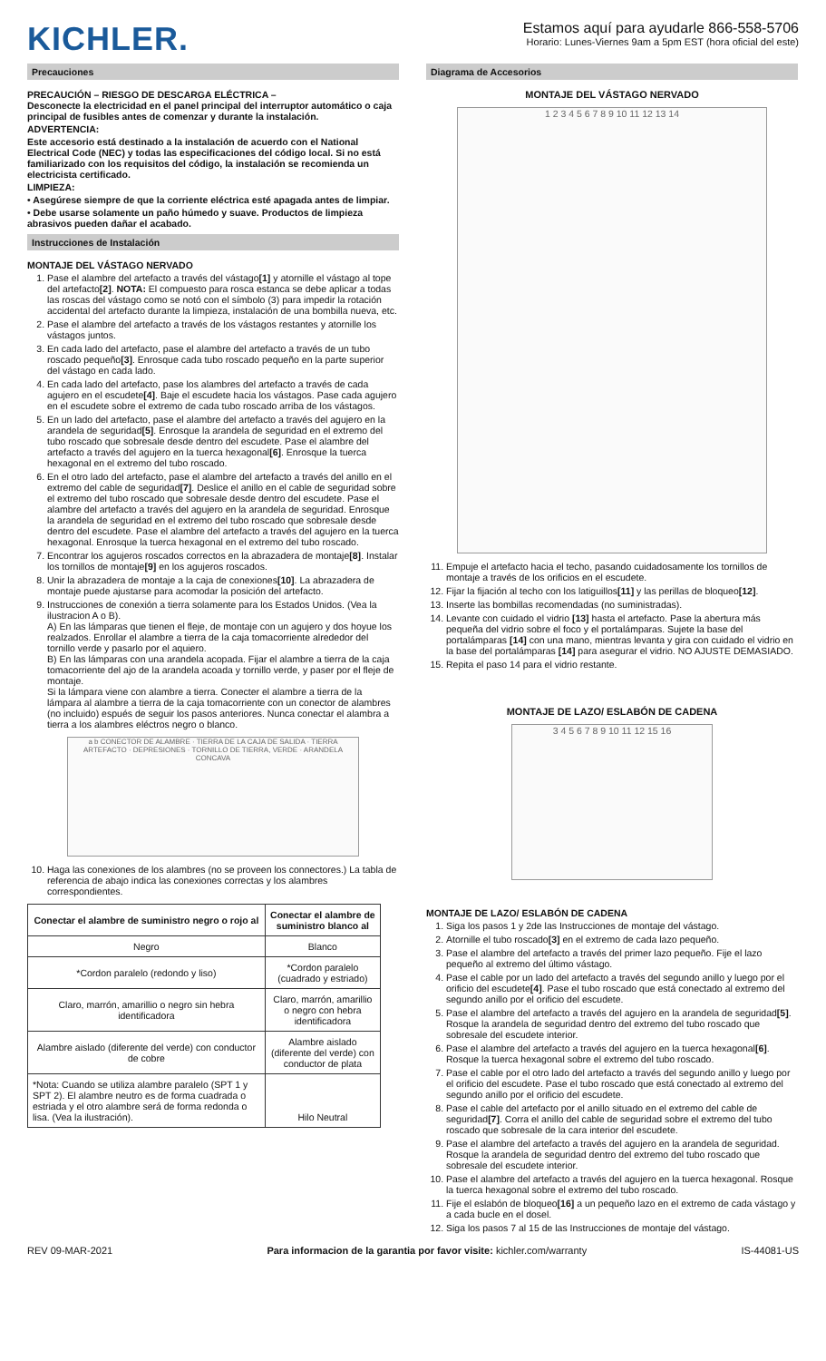KICHLER.
Estamos aquí para ayudarle 866-558-5706
Horario: Lunes-Viernes 9am a 5pm EST (hora oficial del este)
Precauciones
PRECAUCIÓN – RIESGO DE DESCARGA ELÉCTRICA –
Desconecte la electricidad en el panel principal del interruptor automático o caja principal de fusibles antes de comenzar y durante la instalación.
ADVERTENCIA:
Este accesorio está destinado a la instalación de acuerdo con el National Electrical Code (NEC) y todas las especificaciones del código local. Si no está familiarizado con los requisitos del código, la instalación se recomienda un electricista certificado.
LIMPIEZA:
• Asegúrese siempre de que la corriente eléctrica esté apagada antes de limpiar.
• Debe usarse solamente un paño húmedo y suave. Productos de limpieza abrasivos pueden dañar el acabado.
Instrucciones de Instalación
MONTAJE DEL VÁSTAGO NERVADO
1. Pase el alambre del artefacto a través del vástago[1] y atornille el vástago al tope del artefacto[2]. NOTA: El compuesto para rosca estanca se debe aplicar a todas las roscas del vástago como se notó con el símbolo (3) para impedir la rotación accidental del artefacto durante la limpieza, instalación de una bombilla nueva, etc.
2. Pase el alambre del artefacto a través de los vástagos restantes y atornille los vástagos juntos.
3. En cada lado del artefacto, pase el alambre del artefacto a través de un tubo roscado pequeño[3]. Enrosque cada tubo roscado pequeño en la parte superior del vástago en cada lado.
4. En cada lado del artefacto, pase los alambres del artefacto a través de cada agujero en el escudete[4]. Baje el escudete hacia los vástagos. Pase cada agujero en el escudete sobre el extremo de cada tubo roscado arriba de los vástagos.
5. En un lado del artefacto, pase el alambre del artefacto a través del agujero en la arandela de seguridad[5]. Enrosque la arandela de seguridad en el extremo del tubo roscado que sobresale desde dentro del escudete. Pase el alambre del artefacto a través del agujero en la tuerca hexagonal[6]. Enrosque la tuerca hexagonal en el extremo del tubo roscado.
6. En el otro lado del artefacto, pase el alambre del artefacto a través del anillo en el extremo del cable de seguridad[7]. Deslice el anillo en el cable de seguridad sobre el extremo del tubo roscado que sobresale desde dentro del escudete. Pase el alambre del artefacto a través del agujero en la arandela de seguridad. Enrosque la arandela de seguridad en el extremo del tubo roscado que sobresale desde dentro del escudete. Pase el alambre del artefacto a través del agujero en la tuerca hexagonal. Enrosque la tuerca hexagonal en el extremo del tubo roscado.
7. Encontrar los agujeros roscados correctos en la abrazadera de montaje[8]. Instalar los tornillos de montaje[9] en los agujeros roscados.
8. Unir la abrazadera de montaje a la caja de conexiones[10]. La abrazadera de montaje puede ajustarse para acomodar la posición del artefacto.
9. Instrucciones de conexión a tierra solamente para los Estados Unidos. (Vea la ilustracion A o B).
A) En las lámparas que tienen el fleje, de montaje con un agujero y dos hoyue los realzados. Enrollar el alambre a tierra de la caja tomacorriente alrededor del tornillo verde y pasarlo por el aquiero.
B) En las lámparas con una arandela acopada. Fijar el alambre a tierra de la caja tomacorriente del ajo de la arandela acoada y tornillo verde, y paser por el fleje de montaje.
Si la lámpara viene con alambre a tierra. Conecter el alambre a tierra de la lámpara al alambre a tierra de la caja tomacorriente con un conector de alambres (no incluido) espués de seguir los pasos anteriores. Nunca conectar el alambra a tierra a los alambres eléctros negro o blanco.
a b CONECTOR DE ALAMBRE · TIERRA DE LA CAJA DE SALIDA · TIERRA ARTEFACTO · DEPRESIONES · TORNILLO DE TIERRA, VERDE · ARANDELA CONCAVA
10. Haga las conexiones de los alambres (no se proveen los connectores.) La tabla de referencia de abajo indica las conexiones correctas y los alambres correspondientes.
| Conectar el alambre de suministro negro o rojo al | Conectar el alambre de suministro blanco al |
| --- | --- |
| Negro | Blanco |
| *Cordon paralelo (redondo y liso) | *Cordon paralelo (cuadrado y estriado) |
| Claro, marrón, amarillio o negro sin hebra identificadora | Claro, marrón, amarillio o negro con hebra identificadora |
| Alambre aislado (diferente del verde) con conductor de cobre | Alambre aislado (diferente del verde) con conductor de plata |
| *Nota: Cuando se utiliza alambre paralelo (SPT 1 y SPT 2). El alambre neutro es de forma cuadrada o estriada y el otro alambre será de forma redonda o lisa. (Vea la ilustración). | Hilo Neutral |
Diagrama de Accesorios
MONTAJE DEL VÁSTAGO NERVADO
1 2 3 4 5 6 7 8 9 10 11 12 13 14
11. Empuje el artefacto hacia el techo, pasando cuidadosamente los tornillos de montaje a través de los orificios en el escudete.
12. Fijar la fijación al techo con los latiguillos[11] y las perillas de bloqueo[12].
13. Inserte las bombillas recomendadas (no suministradas).
14. Levante con cuidado el vidrio [13] hasta el artefacto. Pase la abertura más pequeña del vidrio sobre el foco y el portalámparas. Sujete la base del portalámparas [14] con una mano, mientras levanta y gira con cuidado el vidrio en la base del portalámparas [14] para asegurar el vidrio. NO AJUSTE DEMASIADO.
15. Repita el paso 14 para el vidrio restante.
MONTAJE DE LAZO/ ESLABÓN DE CADENA
3 4 5 6 7 8 9 10 11 12 15 16
MONTAJE DE LAZO/ ESLABÓN DE CADENA
1. Siga los pasos 1 y 2de las Instrucciones de montaje del vástago.
2. Atornille el tubo roscado[3] en el extremo de cada lazo pequeño.
3. Pase el alambre del artefacto a través del primer lazo pequeño. Fije el lazo pequeño al extremo del último vástago.
4. Pase el cable por un lado del artefacto a través del segundo anillo y luego por el orificio del escudete[4]. Pase el tubo roscado que está conectado al extremo del segundo anillo por el orificio del escudete.
5. Pase el alambre del artefacto a través del agujero en la arandela de seguridad[5]. Rosque la arandela de seguridad dentro del extremo del tubo roscado que sobresale del escudete interior.
6. Pase el alambre del artefacto a través del agujero en la tuerca hexagonal[6]. Rosque la tuerca hexagonal sobre el extremo del tubo roscado.
7. Pase el cable por el otro lado del artefacto a través del segundo anillo y luego por el orificio del escudete. Pase el tubo roscado que está conectado al extremo del segundo anillo por el orificio del escudete.
8. Pase el cable del artefacto por el anillo situado en el extremo del cable de seguridad[7]. Corra el anillo del cable de seguridad sobre el extremo del tubo roscado que sobresale de la cara interior del escudete.
9. Pase el alambre del artefacto a través del agujero en la arandela de seguridad. Rosque la arandela de seguridad dentro del extremo del tubo roscado que sobresale del escudete interior.
10. Pase el alambre del artefacto a través del agujero en la tuerca hexagonal. Rosque la tuerca hexagonal sobre el extremo del tubo roscado.
11. Fije el eslabón de bloqueo[16] a un pequeño lazo en el extremo de cada vástago y a cada bucle en el dosel.
12. Siga los pasos 7 al 15 de las Instrucciones de montaje del vástago.
REV 09-MAR-2021 Para informacion de la garantia por favor visite: kichler.com/warranty IS-44081-US